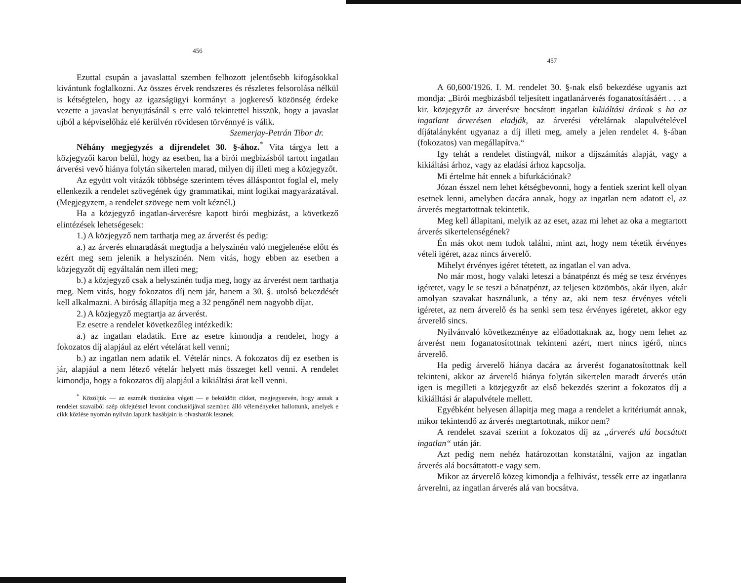456
Ezuttal csupán a javaslattal szemben felhozott jelentősebb kifogásokkal kivántunk foglalkozni. Az összes érvek rendszeres és részletes felsorolása nélkül is kétségtelen, hogy az igazságügyi kormányt a jogkereső közönség érdeke vezette a javaslat benyujtásánál s erre való tekintettel hisszük, hogy a javaslat ujból a képviselőház elé kerülvén rövidesen törvénnyé is válik.
Szemerjay-Petrán Tibor dr.
Néhány megjegyzés a dijrendelet 30. §-ához.<sup>*</sup> Vita tárgya lett a közjegyzői karon belül, hogy az esetben, ha a birói megbizásból tartott ingatlan árverési vevő hiánya folytán sikertelen marad, milyen dij illeti meg a közjegyzőt.
Az együtt volt vitázók többsége szerintem téves álláspontot foglal el, mely ellenkezik a rendelet szövegének úgy grammatikai, mint logikai magyarázatával. (Megjegyzem, a rendelet szövege nem volt kéznél.)
Ha a közjegyző ingatlan-árverésre kapott birói megbizást, a következő elintézések lehetségesek:
1.) A közjegyző nem tarthatja meg az árverést és pedig:
a.) az árverés elmaradását megtudja a helyszinén való megjelenése előtt és ezért meg sem jelenik a helyszinén. Nem vitás, hogy ebben az esetben a közjegyzőt díj egyáltalán nem illeti meg;
b.) a közjegyző csak a helyszinén tudja meg, hogy az árverést nem tarthatja meg. Nem vitás, hogy fokozatos díj nem jár, hanem a 30. §. utolsó bekezdését kell alkalmazni. A biróság állapítja meg a 32 pengőnél nem nagyobb díjat.
2.) A közjegyző megtartja az árverést.
Ez esetre a rendelet következőleg intézkedik:
a.) az ingatlan eladatik. Erre az esetre kimondja a rendelet, hogy a fokozatos díj alapjául az elért vételárat kell venni;
b.) az ingatlan nem adatik el. Vételár nincs. A fokozatos díj ez esetben is jár, alapjául a nem létező vételár helyett más összeget kell venni. A rendelet kimondja, hogy a fokozatos díj alapjául a kikiáltási árat kell venni.
<sup>*</sup> Közöljük — az eszmék tisztázása végett — e beküldött cikket, megjegyezvén, hogy annak a rendelet szavaiból szép okfejtéssel levont conclusiójával szemben álló véleményeket hallottunk, amelyek e cikk közlése nyomán nyilván lapunk hasábjain is olvashatók lesznek.
457
A 60,600/1926. I. M. rendelet 30. §-nak első bekezdése ugyanis azt mondja: „Birói megbizásból teljesített ingatlanárverés foganatosításáért . . . a kir. közjegyzőt az árverésre bocsátott ingatlan kikiáltási árának s ha az ingatlant árverésen eladják, az árverési vételárnak alapulvételével díjátalányként ugyanaz a díj illeti meg, amely a jelen rendelet 4. §-ában (fokozatos) van megállapítva.“
Igy tehát a rendelet distingvál, mikor a díjszámítás alapját, vagy a kikiáltási árhoz, vagy az eladási árhoz kapcsolja.
Mi értelme hát ennek a bifurkációnak?
Józan ésszel nem lehet kétségbevonni, hogy a fentiek szerint kell olyan esetnek lenni, amelyben dacára annak, hogy az ingatlan nem adatott el, az árverés megtartottnak tekintetik.
Meg kell állapitani, melyik az az eset, azaz mi lehet az oka a megtartott árverés sikertelenségének?
Én más okot nem tudok találni, mint azt, hogy nem tétetik érvényes vételi igéret, azaz nincs árverelő.
Mihelyt érvényes igéret tétetett, az ingatlan el van adva.
No már most, hogy valaki leteszi a bánatpénzt és még se tesz érvényes igéretet, vagy le se teszi a bánatpénzt, az teljesen közömbös, akár ilyen, akár amolyan szavakat használunk, a tény az, aki nem tesz érvényes vételi igéretet, az nem árverelő és ha senki sem tesz érvényes igéretet, akkor egy árverelő sincs.
Nyilvánvaló következménye az előadottaknak az, hogy nem lehet az árverést nem foganatosítottnak tekinteni azért, mert nincs igérő, nincs árverelő.
Ha pedig árverelő hiánya dacára az árverést foganatosítottnak kell tekinteni, akkor az árverelő hiánya folytán sikertelen maradt árverés után igen is megilleti a közjegyzőt az első bekezdés szerint a fokozatos díj a kikiálltási ár alapulvétele mellett.
Egyébként helyesen állapitja meg maga a rendelet a kritériumát annak, mikor tekintendő az árverés megtartottnak, mikor nem?
A rendelet szavai szerint a fokozatos díj az „árverés alá bocsátott ingatlan“ után jár.
Azt pedig nem nehéz határozottan konstatálni, vajjon az ingatlan árverés alá bocsáttatott-e vagy sem.
Mikor az árverelő közeg kimondja a felhivást, tessék erre az ingatlanra árverelni, az ingatlan árverés alá van bocsátva.